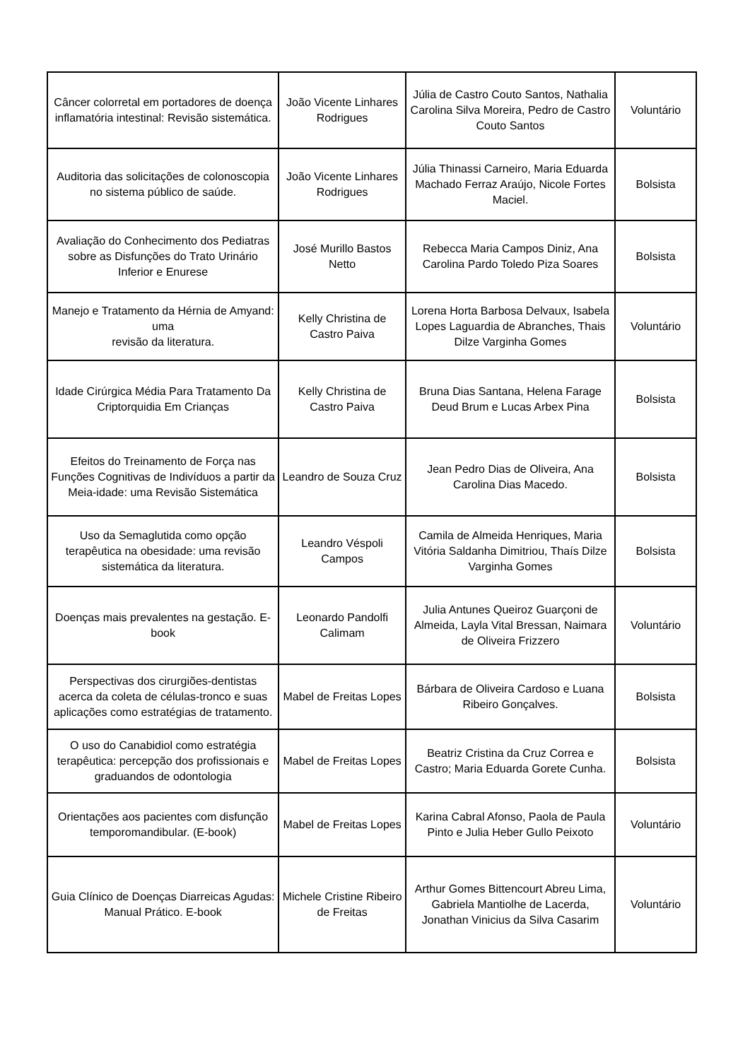| Câncer colorretal em portadores de doença inflamatória intestinal: Revisão sistemática. | João Vicente Linhares Rodrigues | Júlia de Castro Couto Santos, Nathalia Carolina Silva Moreira, Pedro de Castro Couto Santos | Voluntário |
| Auditoria das solicitações de colonoscopia no sistema público de saúde. | João Vicente Linhares Rodrigues | Júlia Thinassi Carneiro, Maria Eduarda Machado Ferraz Araújo, Nicole Fortes Maciel. | Bolsista |
| Avaliação do Conhecimento dos Pediatras sobre as Disfunções do Trato Urinário Inferior e Enurese | José Murillo Bastos Netto | Rebecca Maria Campos Diniz, Ana Carolina Pardo Toledo Piza Soares | Bolsista |
| Manejo e Tratamento da Hérnia de Amyand: uma revisão da literatura. | Kelly Christina de Castro Paiva | Lorena Horta Barbosa Delvaux, Isabela Lopes Laguardia de Abranches, Thais Dilze Varginha Gomes | Voluntário |
| Idade Cirúrgica Média Para Tratamento Da Criptorquidia Em Crianças | Kelly Christina de Castro Paiva | Bruna Dias Santana, Helena Farage Deud Brum e Lucas Arbex Pina | Bolsista |
| Efeitos do Treinamento de Força nas Funções Cognitivas de Indivíduos a partir da Meia-idade: uma Revisão Sistemática | Leandro de Souza Cruz | Jean Pedro Dias de Oliveira, Ana Carolina Dias Macedo. | Bolsista |
| Uso da Semaglutida como opção terapêutica na obesidade: uma revisão sistemática da literatura. | Leandro Véspoli Campos | Camila de Almeida Henriques, Maria Vitória Saldanha Dimitriou, Thaís Dilze Varginha Gomes | Bolsista |
| Doenças mais prevalentes na gestação. E-book | Leonardo Pandolfi Calimam | Julia Antunes Queiroz Guarçoni de Almeida, Layla Vital Bressan, Naimara de Oliveira Frizzero | Voluntário |
| Perspectivas dos cirurgiões-dentistas acerca da coleta de células-tronco e suas aplicações como estratégias de tratamento. | Mabel de Freitas Lopes | Bárbara de Oliveira Cardoso e Luana Ribeiro Gonçalves. | Bolsista |
| O uso do Canabidiol como estratégia terapêutica: percepção dos profissionais e graduandos de odontologia | Mabel de Freitas Lopes | Beatriz Cristina da Cruz Correa e Castro; Maria Eduarda Gorete Cunha. | Bolsista |
| Orientações aos pacientes com disfunção temporomandibular. (E-book) | Mabel de Freitas Lopes | Karina Cabral Afonso, Paola de Paula Pinto e Julia Heber Gullo Peixoto | Voluntário |
| Guia Clínico de Doenças Diarreicas Agudas: Manual Prático. E-book | Michele Cristine Ribeiro de Freitas | Arthur Gomes Bittencourt Abreu Lima, Gabriela Mantiolhe de Lacerda, Jonathan Vinicius da Silva Casarim | Voluntário |